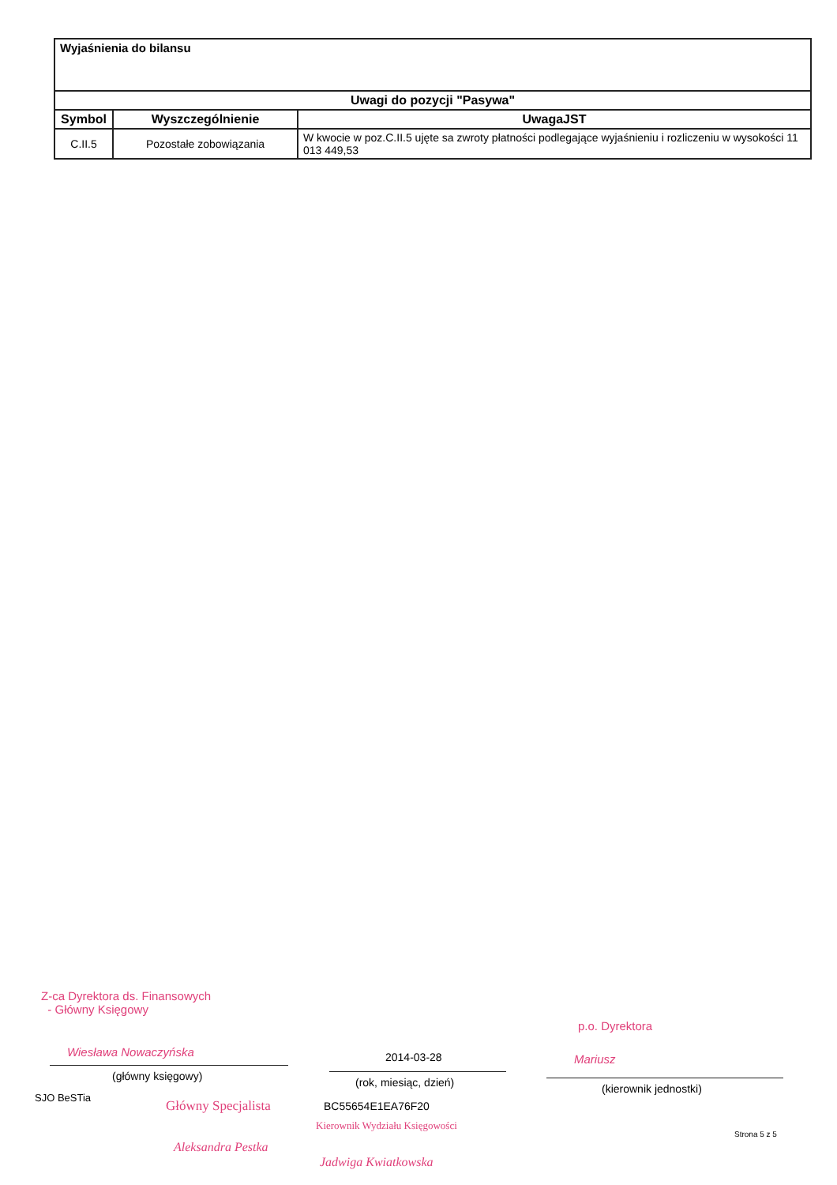| Wyjaśnienia do bilansu | | |
| Uwagi do pozycji "Pasywa" | | |
| Symbol | Wyszczególnienie | UwagaJST |
| C.II.5 | Pozostałe zobowiązania | W kwocie w poz.C.II.5 ujęte sa zwroty płatności podlegające wyjaśnieniu i rozliczeniu w wysokości 11 013 449,53 |
Z-ca Dyrektora ds. Finansowych
- Główny Księgowy
Wiesława Nowaczyńska
p.o. Dyrektora
Mariusz
2014-03-28
(główny księgowy) (rok, miesiąc, dzień) (kierownik jednostki)
SJO BeSTia
Główny Specjalista BC55654E1EA76F20
Kierownik Wydziału Księgowości
Strona 5 z 5
Aleksandra Pestka
Jadwiga Kwiatkowska